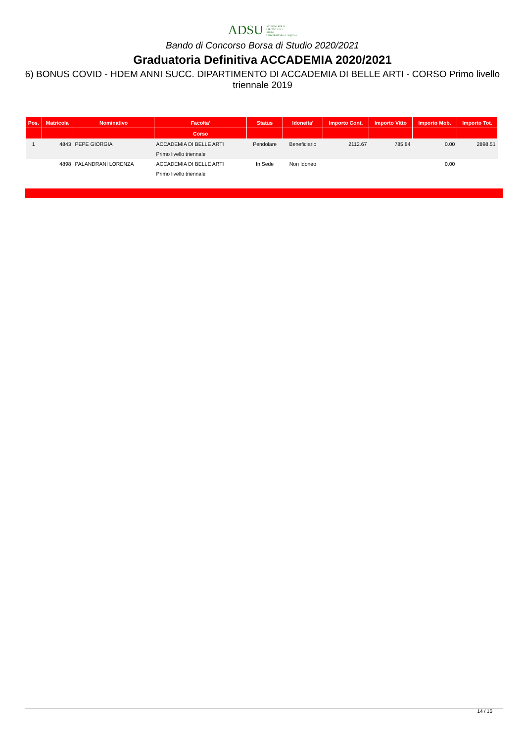ADSU AZIENDA PER IL
DIRITTO AGLI
STUDI
UNIVERSITARI - L'AQUILA
Bando di Concorso Borsa di Studio 2020/2021
Graduatoria Definitiva ACCADEMIA 2020/2021
6) BONUS COVID - HDEM ANNI SUCC. DIPARTIMENTO DI ACCADEMIA DI BELLE ARTI - CORSO Primo livello triennale 2019
| Pos. | Matricola | Nominativo | Facolta' | Status | Idoneita' | Importo Cont. | Importo Vitto | Importo Mob. | Importo Tot. |
| --- | --- | --- | --- | --- | --- | --- | --- | --- | --- |
| | | | Corso | | | | | | |
| 1 | 4843 | PEPE GIORGIA | ACCADEMIA DI BELLE ARTI | Pendolare | Beneficiario | 2112.67 | 785.84 | 0.00 | 2898.51 |
| | | | Primo livello triennale | | | | | | |
| | 4898 | PALANDRANI LORENZA | ACCADEMIA DI BELLE ARTI | In Sede | Non Idoneo | | | 0.00 | |
| | | | Primo livello triennale | | | | | | |
14 / 15